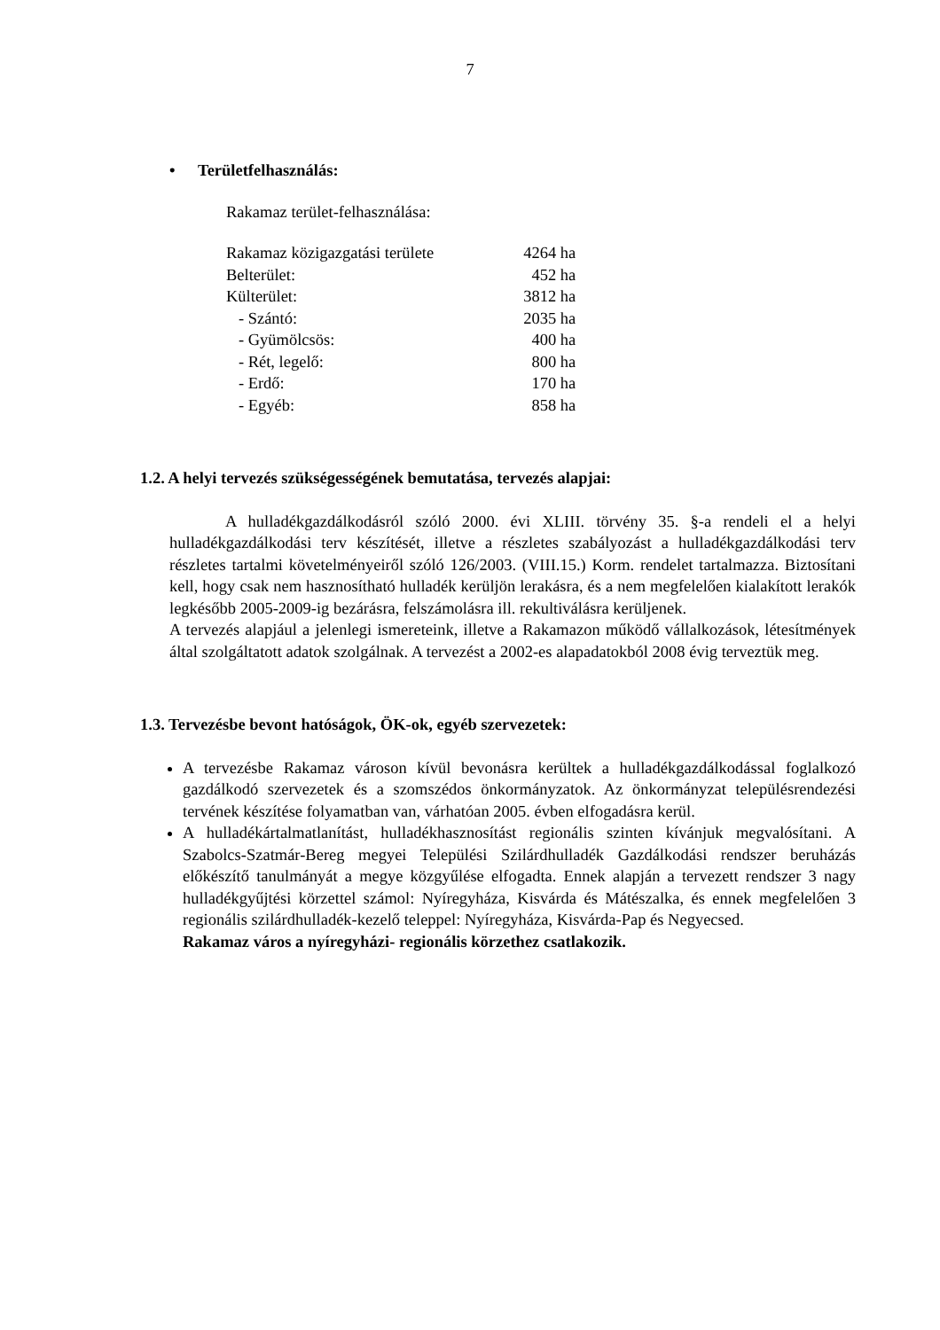7
• Területfelhasználás:
Rakamaz terület-felhasználása:
| Rakamaz közigazgatási területe | 4264 ha |
| Belterület: | 452 ha |
| Külterület: | 3812 ha |
| - Szántó: | 2035 ha |
| - Gyümölcsös: | 400 ha |
| - Rét, legelő: | 800 ha |
| - Erdő: | 170 ha |
| - Egyéb: | 858 ha |
1.2. A helyi tervezés szükségességének bemutatása, tervezés alapjai:
A hulladékgazdálkodásról szóló 2000. évi XLIII. törvény 35. §-a rendeli el a helyi hulladékgazdálkodási terv készítését, illetve a részletes szabályozást a hulladékgazdálkodási terv részletes tartalmi követelményeiről szóló 126/2003. (VIII.15.) Korm. rendelet tartalmazza. Biztosítani kell, hogy csak nem hasznosítható hulladék kerüljön lerakásra, és a nem megfelelően kialakított lerakók legkésőbb 2005-2009-ig bezárásra, felszámolásra ill. rekultiválásra kerüljenek.
A tervezés alapjául a jelenlegi ismereteink, illetve a Rakamazon működő vállalkozások, létesítmények által szolgáltatott adatok szolgálnak. A tervezést a 2002-es alapadatokból 2008 évig terveztük meg.
1.3. Tervezésbe bevont hatóságok, ÖK-ok, egyéb szervezetek:
A tervezésbe Rakamaz városon kívül bevonásra kerültek a hulladékgazdálkodással foglalkozó gazdálkodó szervezetek és a szomszédos önkormányzatok. Az önkormányzat településrendezési tervének készítése folyamatban van, várhatóan 2005. évben elfogadásra kerül.
A hulladékártalmatlanítást, hulladékhasznosítást regionális szinten kívánjuk megvalósítani. A Szabolcs-Szatmár-Bereg megyei Települési Szilárdhulladék Gazdálkodási rendszer beruházás előkészítő tanulmányát a megye közgyűlése elfogadta. Ennek alapján a tervezett rendszer 3 nagy hulladékgyűjtési körzettel számol: Nyíregyháza, Kisvárda és Mátészalka, és ennek megfelelően 3 regionális szilárdhulladék-kezelő teleppel: Nyíregyháza, Kisvárda-Pap és Negyecsed.
Rakamaz város a nyíregyházi- regionális körzethez csatlakozik.